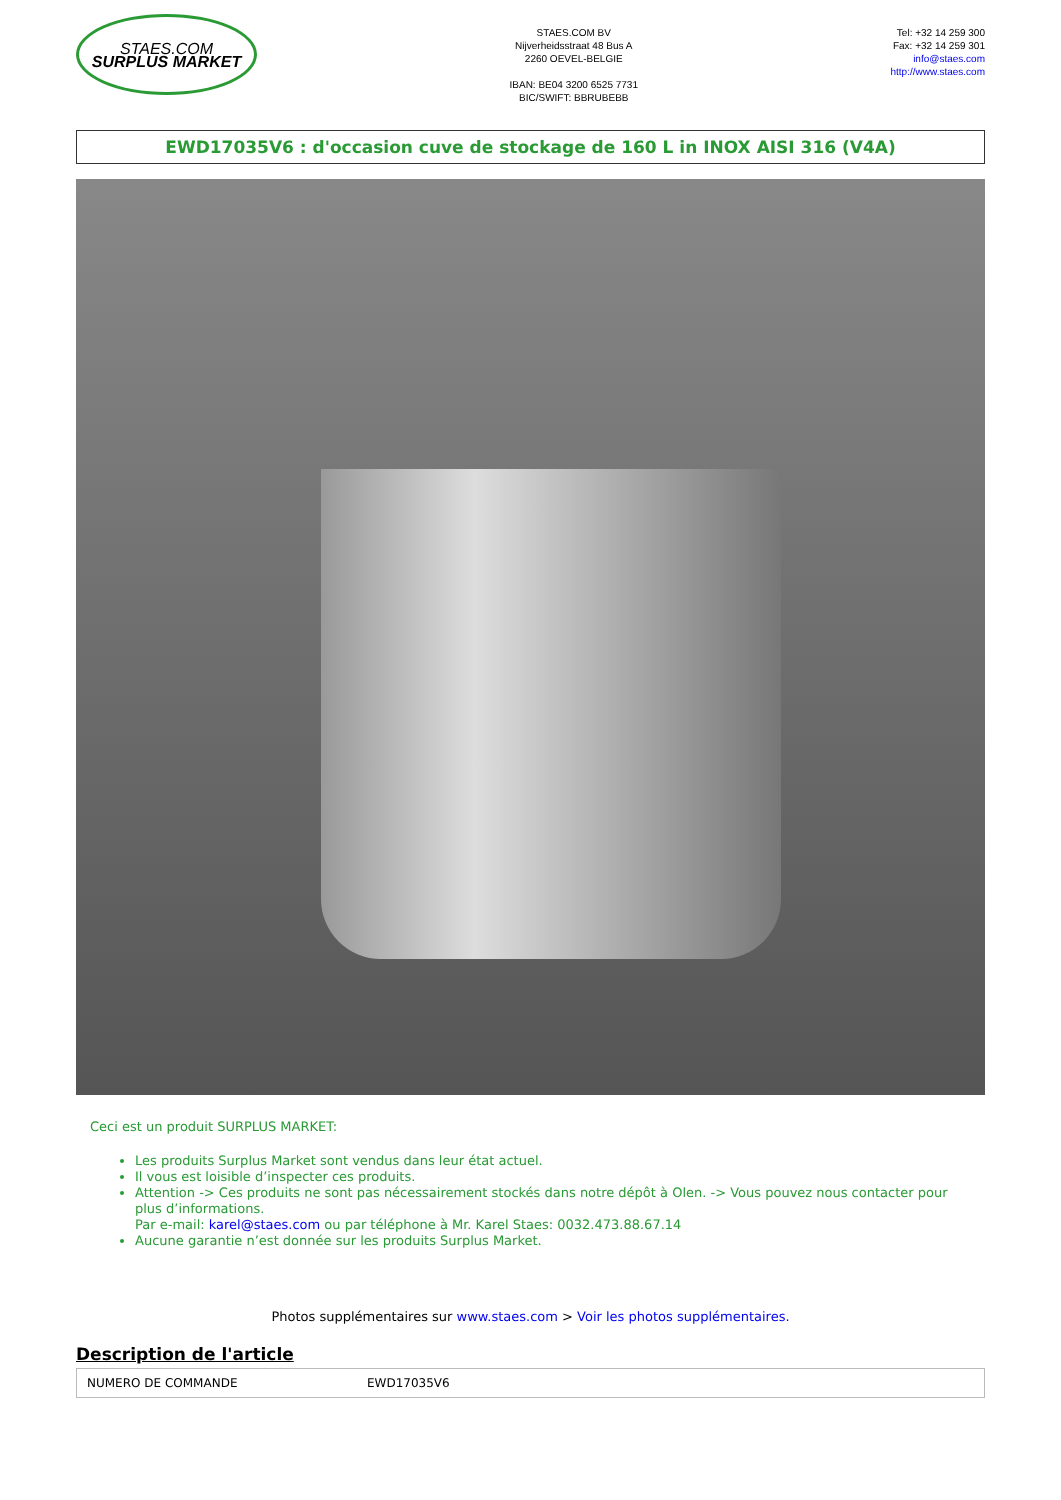STAES.COM
SURPLUS MARKET
STAES.COM BV
Nijverheidsstraat 48 Bus A
2260 OEVEL-BELGIE
IBAN: BE04 3200 6525 7731
BIC/SWIFT: BBRUBEBB
Tel: +32 14 259 300
Fax: +32 14 259 301
info@staes.com
http://www.staes.com
EWD17035V6 : d'occasion cuve de stockage de 160 L in INOX AISI 316 (V4A)
Ceci est un produit SURPLUS MARKET:
Les produits Surplus Market sont vendus dans leur état actuel.
Il vous est loisible d’inspecter ces produits.
Attention -> Ces produits ne sont pas nécessairement stockés dans notre dépôt à Olen. -> Vous pouvez nous contacter pour plus d’informations.
Par e-mail: karel@staes.com ou par téléphone à Mr. Karel Staes: 0032.473.88.67.14
Aucune garantie n’est donnée sur les produits Surplus Market.
Photos supplémentaires sur www.staes.com > Voir les photos supplémentaires.
Description de l'article
| NUMERO DE COMMANDE | EWD17035V6 |